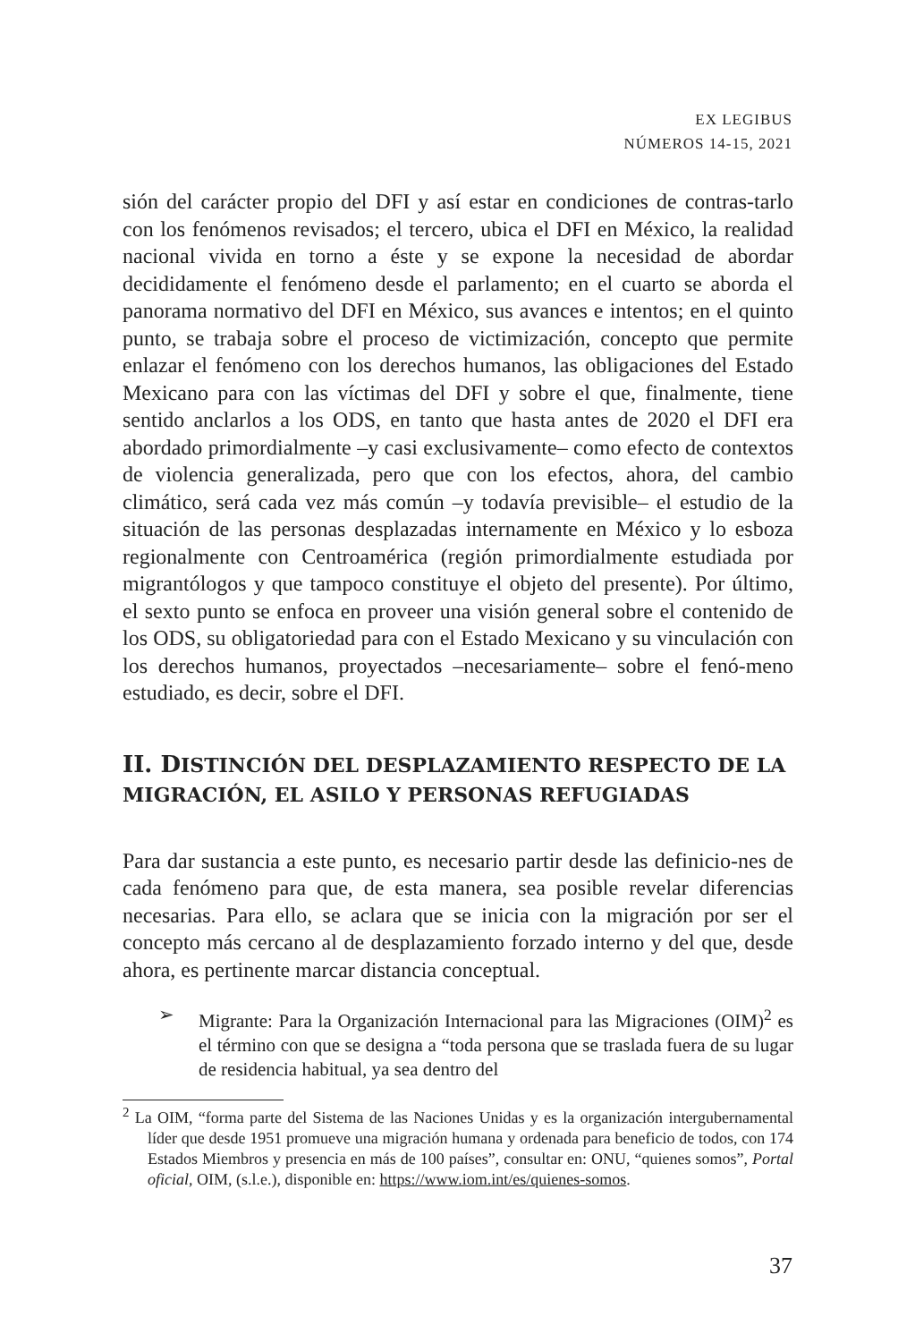EX LEGIBUS
NÚMEROS 14-15, 2021
sión del carácter propio del DFI y así estar en condiciones de contras-tarlo con los fenómenos revisados; el tercero, ubica el DFI en México, la realidad nacional vivida en torno a éste y se expone la necesidad de abordar decididamente el fenómeno desde el parlamento; en el cuarto se aborda el panorama normativo del DFI en México, sus avances e intentos; en el quinto punto, se trabaja sobre el proceso de victimización, concepto que permite enlazar el fenómeno con los derechos humanos, las obligaciones del Estado Mexicano para con las víctimas del DFI y sobre el que, finalmente, tiene sentido anclarlos a los ODS, en tanto que hasta antes de 2020 el DFI era abordado primordialmente –y casi exclusivamente– como efecto de contextos de violencia generalizada, pero que con los efectos, ahora, del cambio climático, será cada vez más común –y todavía previsible– el estudio de la situación de las personas desplazadas internamente en México y lo esboza regionalmente con Centroamérica (región primordialmente estudiada por migrantólogos y que tampoco constituye el objeto del presente). Por último, el sexto punto se enfoca en proveer una visión general sobre el contenido de los ODS, su obligatoriedad para con el Estado Mexicano y su vinculación con los derechos humanos, proyectados –necesariamente– sobre el fenó-meno estudiado, es decir, sobre el DFI.
II. DISTINCIÓN DEL DESPLAZAMIENTO RESPECTO DE LA MIGRACIÓN, EL ASILO Y PERSONAS REFUGIADAS
Para dar sustancia a este punto, es necesario partir desde las definicio-nes de cada fenómeno para que, de esta manera, sea posible revelar diferencias necesarias. Para ello, se aclara que se inicia con la migración por ser el concepto más cercano al de desplazamiento forzado interno y del que, desde ahora, es pertinente marcar distancia conceptual.
➢ Migrante: Para la Organización Internacional para las Migraciones (OIM)<sup>2</sup> es el término con que se designa a “toda persona que se traslada fuera de su lugar de residencia habitual, ya sea dentro del
<sup>2</sup> La OIM, “forma parte del Sistema de las Naciones Unidas y es la organización intergubernamental líder que desde 1951 promueve una migración humana y ordenada para beneficio de todos, con 174 Estados Miembros y presencia en más de 100 países”, consultar en: ONU, “quienes somos”, Portal oficial, OIM, (s.l.e.), disponible en: https://www.iom.int/es/quienes-somos.
37